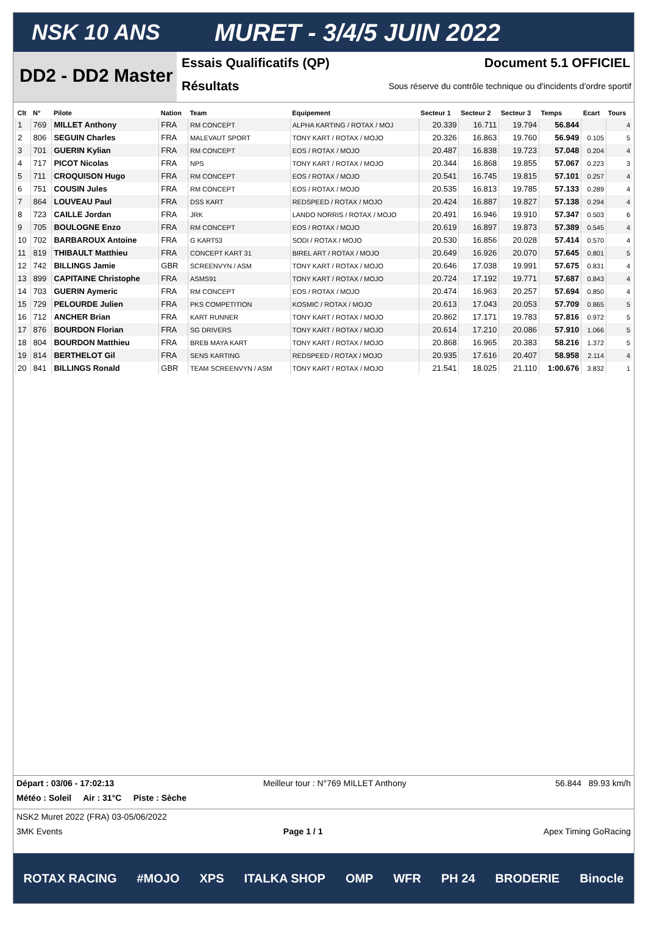NSK 10 ANS MURET - 3/4/5 JUIN 2022
DD2 - DD2 Master
Essais Qualificatifs (QP)
Résultats
Document 5.1 OFFICIEL
Sous réserve du contrôle technique ou d'incidents d'ordre sportif
| Clt | N° | Pilote | Nation | Team | Equipement | Secteur 1 | Secteur 2 | Secteur 3 | Temps | Ecart | Tours |
| --- | --- | --- | --- | --- | --- | --- | --- | --- | --- | --- | --- |
| 1 | 769 | MILLET Anthony | FRA | RM CONCEPT | ALPHA KARTING / ROTAX / MOJ | 20.339 | 16.711 | 19.794 | 56.844 | | 4 |
| 2 | 806 | SEGUIN Charles | FRA | MALEVAUT SPORT | TONY KART / ROTAX / MOJO | 20.326 | 16.863 | 19.760 | 56.949 | 0.105 | 5 |
| 3 | 701 | GUERIN Kylian | FRA | RM CONCEPT | EOS / ROTAX / MOJO | 20.487 | 16.838 | 19.723 | 57.048 | 0.204 | 4 |
| 4 | 717 | PICOT Nicolas | FRA | NPS | TONY KART / ROTAX / MOJO | 20.344 | 16.868 | 19.855 | 57.067 | 0.223 | 3 |
| 5 | 711 | CROQUISON Hugo | FRA | RM CONCEPT | EOS / ROTAX / MOJO | 20.541 | 16.745 | 19.815 | 57.101 | 0.257 | 4 |
| 6 | 751 | COUSIN Jules | FRA | RM CONCEPT | EOS / ROTAX / MOJO | 20.535 | 16.813 | 19.785 | 57.133 | 0.289 | 4 |
| 7 | 864 | LOUVEAU Paul | FRA | DSS KART | REDSPEED / ROTAX / MOJO | 20.424 | 16.887 | 19.827 | 57.138 | 0.294 | 4 |
| 8 | 723 | CAILLE Jordan | FRA | JRK | LANDO NORRIS / ROTAX / MOJO | 20.491 | 16.946 | 19.910 | 57.347 | 0.503 | 6 |
| 9 | 705 | BOULOGNE Enzo | FRA | RM CONCEPT | EOS / ROTAX / MOJO | 20.619 | 16.897 | 19.873 | 57.389 | 0.545 | 4 |
| 10 | 702 | BARBAROUX Antoine | FRA | G KART53 | SODI / ROTAX / MOJO | 20.530 | 16.856 | 20.028 | 57.414 | 0.570 | 4 |
| 11 | 819 | THIBAULT Matthieu | FRA | CONCEPT KART 31 | BIREL ART / ROTAX / MOJO | 20.649 | 16.926 | 20.070 | 57.645 | 0.801 | 5 |
| 12 | 742 | BILLINGS Jamie | GBR | SCREENVYN / ASM | TONY KART / ROTAX / MOJO | 20.646 | 17.038 | 19.991 | 57.675 | 0.831 | 4 |
| 13 | 899 | CAPITAINE Christophe | FRA | ASMS91 | TONY KART / ROTAX / MOJO | 20.724 | 17.192 | 19.771 | 57.687 | 0.843 | 4 |
| 14 | 703 | GUERIN Aymeric | FRA | RM CONCEPT | EOS / ROTAX / MOJO | 20.474 | 16.963 | 20.257 | 57.694 | 0.850 | 4 |
| 15 | 729 | PELOURDE Julien | FRA | PKS COMPETITION | KOSMIC / ROTAX / MOJO | 20.613 | 17.043 | 20.053 | 57.709 | 0.865 | 5 |
| 16 | 712 | ANCHER Brian | FRA | KART RUNNER | TONY KART / ROTAX / MOJO | 20.862 | 17.171 | 19.783 | 57.816 | 0.972 | 5 |
| 17 | 876 | BOURDON Florian | FRA | SG DRIVERS | TONY KART / ROTAX / MOJO | 20.614 | 17.210 | 20.086 | 57.910 | 1.066 | 5 |
| 18 | 804 | BOURDON Matthieu | FRA | BREB MAYA KART | TONY KART / ROTAX / MOJO | 20.868 | 16.965 | 20.383 | 58.216 | 1.372 | 5 |
| 19 | 814 | BERTHELOT Gil | FRA | SENS KARTING | REDSPEED / ROTAX / MOJO | 20.935 | 17.616 | 20.407 | 58.958 | 2.114 | 4 |
| 20 | 841 | BILLINGS Ronald | GBR | TEAM SCREENVYN / ASM | TONY KART / ROTAX / MOJO | 21.541 | 18.025 | 21.110 | 1:00.676 | 3.832 | 1 |
Départ : 03/06 - 17:02:13 Meilleur tour : N°769 MILLET Anthony 56.844 89.93 km/h
Météo : Soleil Air : 31°C Piste : Sèche
NSK2 Muret 2022 (FRA) 03-05/06/2022
3MK Events Page 1 / 1 Apex Timing GoRacing
ROTAX RACING #MOJO XPS ITALKA SHOP OMP WFR PH 24 BRODERIE Binocle